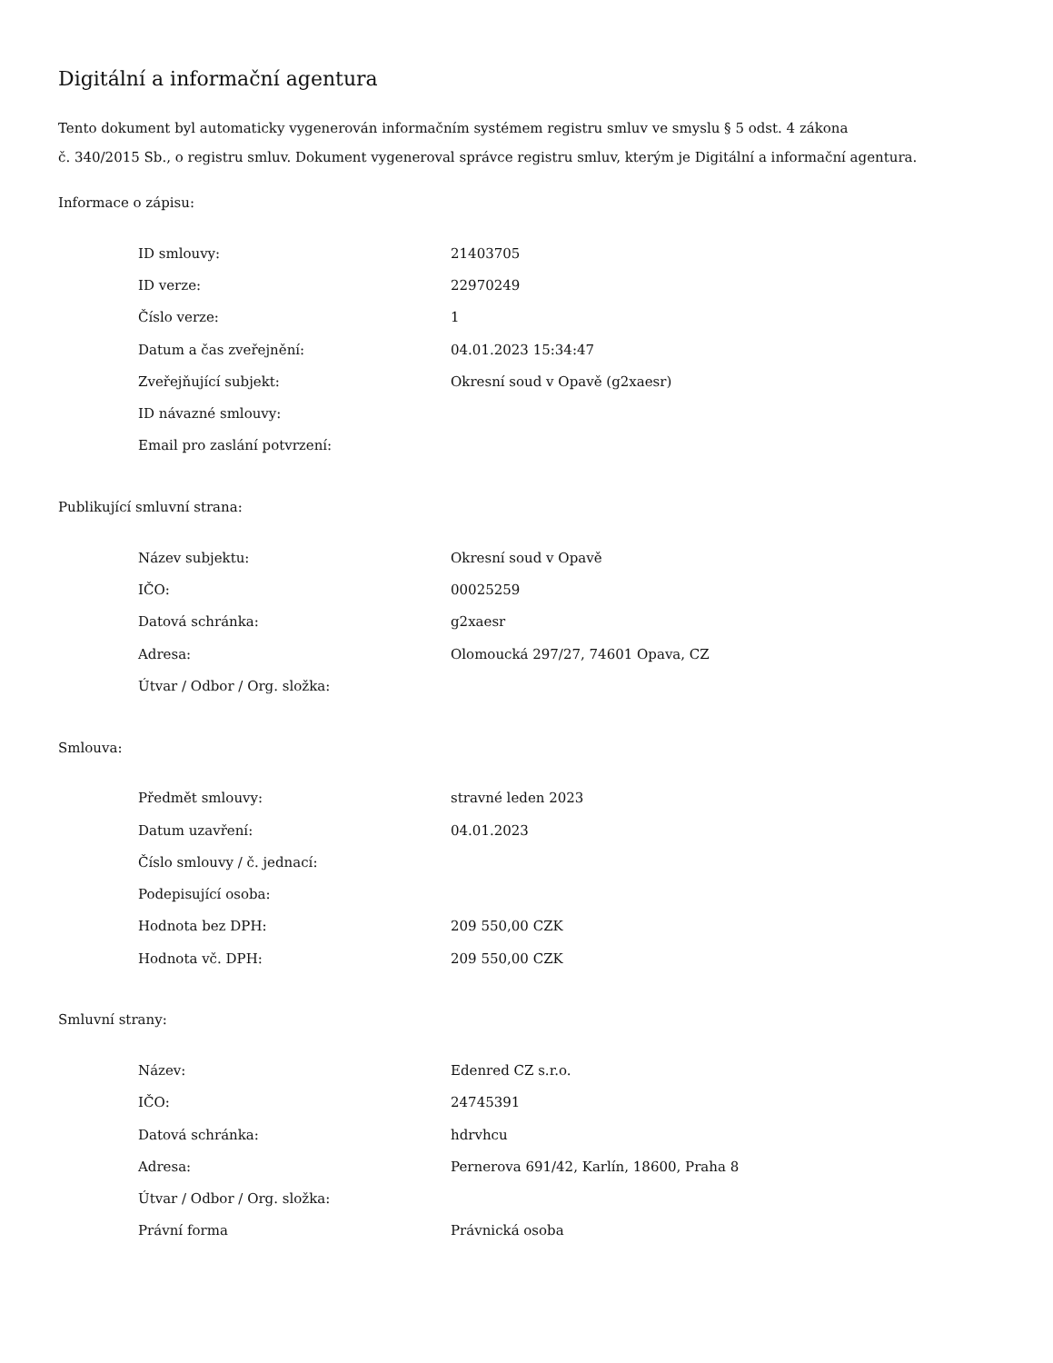Digitální a informační agentura
Tento dokument byl automaticky vygenerován informačním systémem registru smluv ve smyslu § 5 odst. 4 zákona
č. 340/2015 Sb., o registru smluv. Dokument vygeneroval správce registru smluv, kterým je Digitální a informační agentura.
Informace o zápisu:
| ID smlouvy: | 21403705 |
| ID verze: | 22970249 |
| Číslo verze: | 1 |
| Datum a čas zveřejnění: | 04.01.2023 15:34:47 |
| Zveřejňující subjekt: | Okresní soud v Opavě (g2xaesr) |
| ID návazné smlouvy: | |
| Email pro zaslání potvrzení: | |
Publikující smluvní strana:
| Název subjektu: | Okresní soud v Opavě |
| IČO: | 00025259 |
| Datová schránka: | g2xaesr |
| Adresa: | Olomoucká 297/27, 74601 Opava, CZ |
| Útvar / Odbor / Org. složka: | |
Smlouva:
| Předmět smlouvy: | stravné leden 2023 |
| Datum uzavření: | 04.01.2023 |
| Číslo smlouvy / č. jednací: | |
| Podepisující osoba: | |
| Hodnota bez DPH: | 209 550,00 CZK |
| Hodnota vč. DPH: | 209 550,00 CZK |
Smluvní strany:
| Název: | Edenred CZ s.r.o. |
| IČO: | 24745391 |
| Datová schránka: | hdrvhcu |
| Adresa: | Pernerova 691/42, Karlín, 18600, Praha 8 |
| Útvar / Odbor / Org. složka: | |
| Právní forma | Právnická osoba |